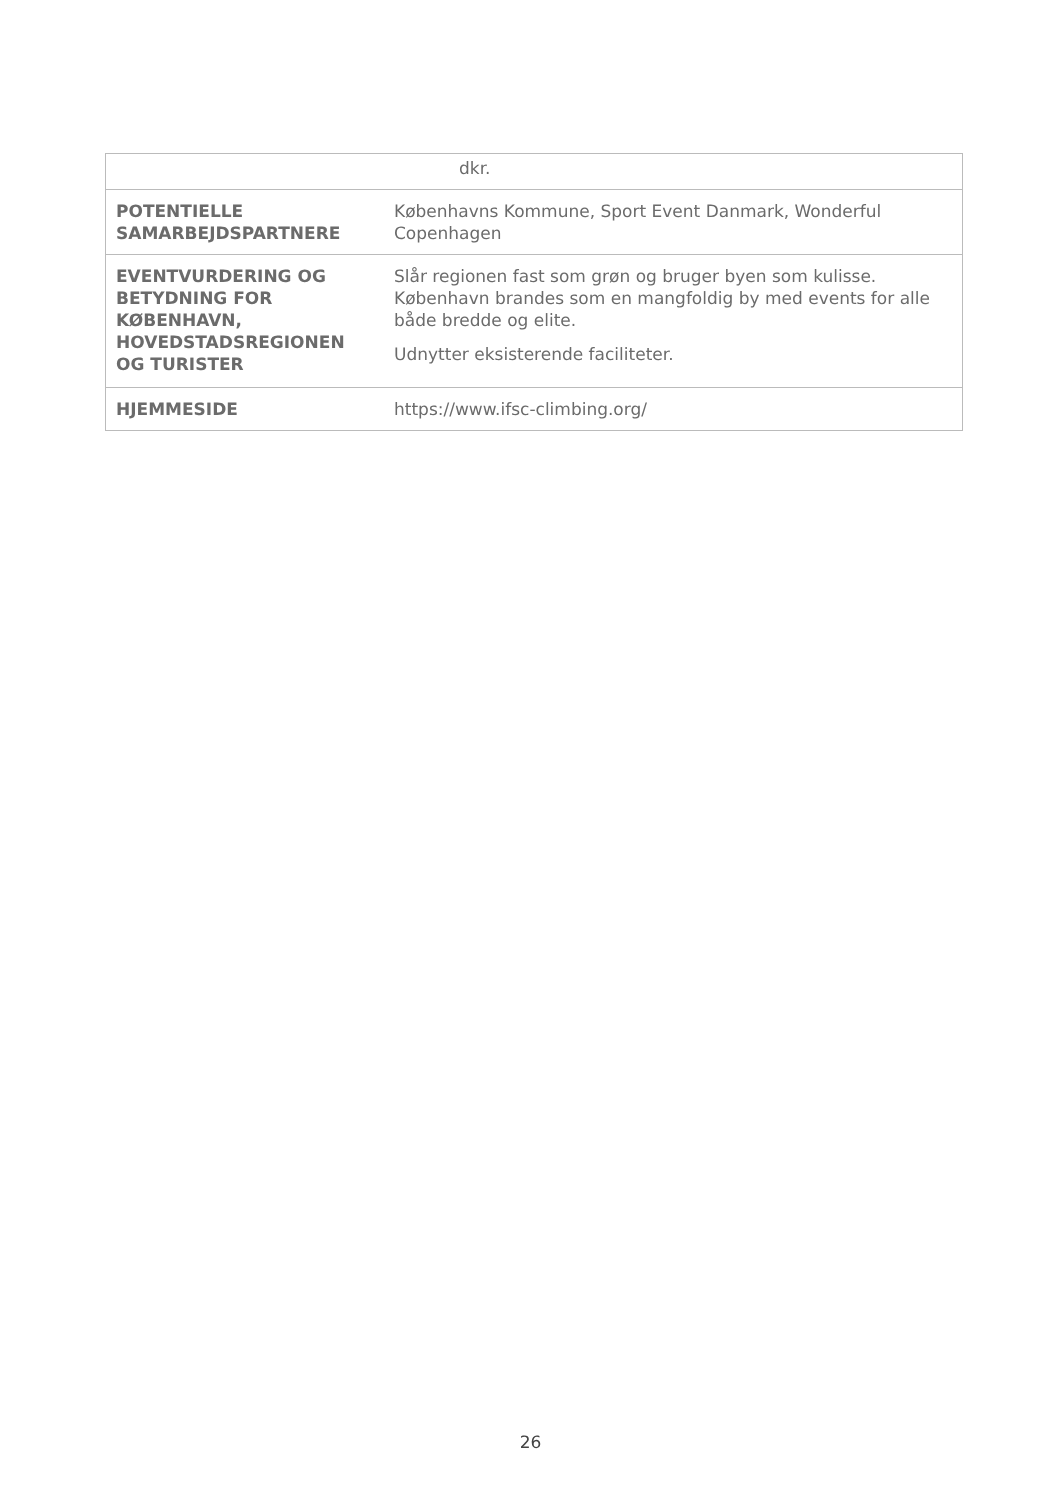| | dkr. |
| POTENTIELLE SAMARBEJDSPARTNERE | Københavns Kommune, Sport Event Danmark, Wonderful Copenhagen |
| EVENTVURDERING OG BETYDNING FOR KØBENHAVN, HOVEDSTADSREGIONEN OG TURISTER | Slår regionen fast som grøn og bruger byen som kulisse. København brandes som en mangfoldig by med events for alle både bredde og elite. Udnytter eksisterende faciliteter. |
| HJEMMESIDE | https://www.ifsc-climbing.org/ |
26